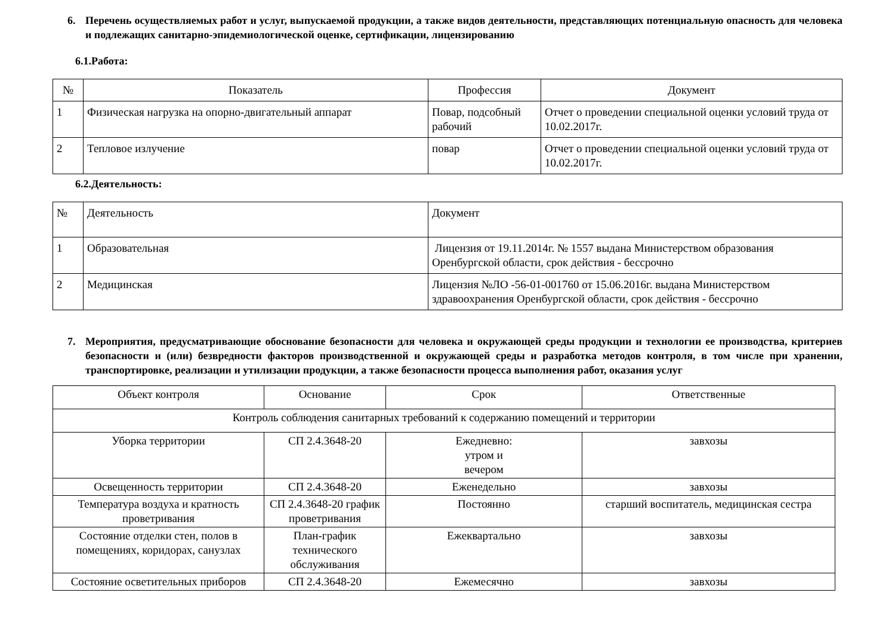6. Перечень осуществляемых работ и услуг, выпускаемой продукции, а также видов деятельности, представляющих потенциальную опасность для человека и подлежащих санитарно-эпидемиологической оценке, сертификации, лицензированию
6.1.Работа:
| № | Показатель | Профессия | Документ |
| --- | --- | --- | --- |
| 1 | Физическая нагрузка на опорно-двигательный аппарат | Повар, подсобный рабочий | Отчет о проведении специальной оценки условий труда от 10.02.2017г. |
| 2 | Тепловое излучение | повар | Отчет о проведении специальной оценки условий труда от 10.02.2017г. |
6.2.Деятельность:
| № | Деятельность | Документ |
| 1 | Образовательная | Лицензия от 19.11.2014г. № 1557 выдана Министерством образования Оренбургской области, срок действия - бессрочно |
| 2 | Медицинская | Лицензия №ЛО -56-01-001760 от 15.06.2016г. выдана Министерством здравоохранения Оренбургской области, срок действия - бессрочно |
7. Мероприятия, предусматривающие обоснование безопасности для человека и окружающей среды продукции и технологии ее производства, критериев безопасности и (или) безвредности факторов производственной и окружающей среды и разработка методов контроля, в том числе при хранении, транспортировке, реализации и утилизации продукции, а также безопасности процесса выполнения работ, оказания услуг
| Объект контроля | Основание | Срок | Ответственные |
| --- | --- | --- | --- |
| Контроль соблюдения санитарных требований к содержанию помещений и территории | | | |
| Уборка территории | СП 2.4.3648-20 | Ежедневно: утром и вечером | завхозы |
| Освещенность территории | СП 2.4.3648-20 | Еженедельно | завхозы |
| Температура воздуха и кратность проветривания | СП 2.4.3648-20 график проветривания | Постоянно | старший воспитатель, медицинская сестра |
| Состояние отделки стен, полов в помещениях, коридорах, санузлах | План-график технического обслуживания | Ежеквартально | завхозы |
| Состояние осветительных приборов | СП 2.4.3648-20 | Ежемесячно | завхозы |